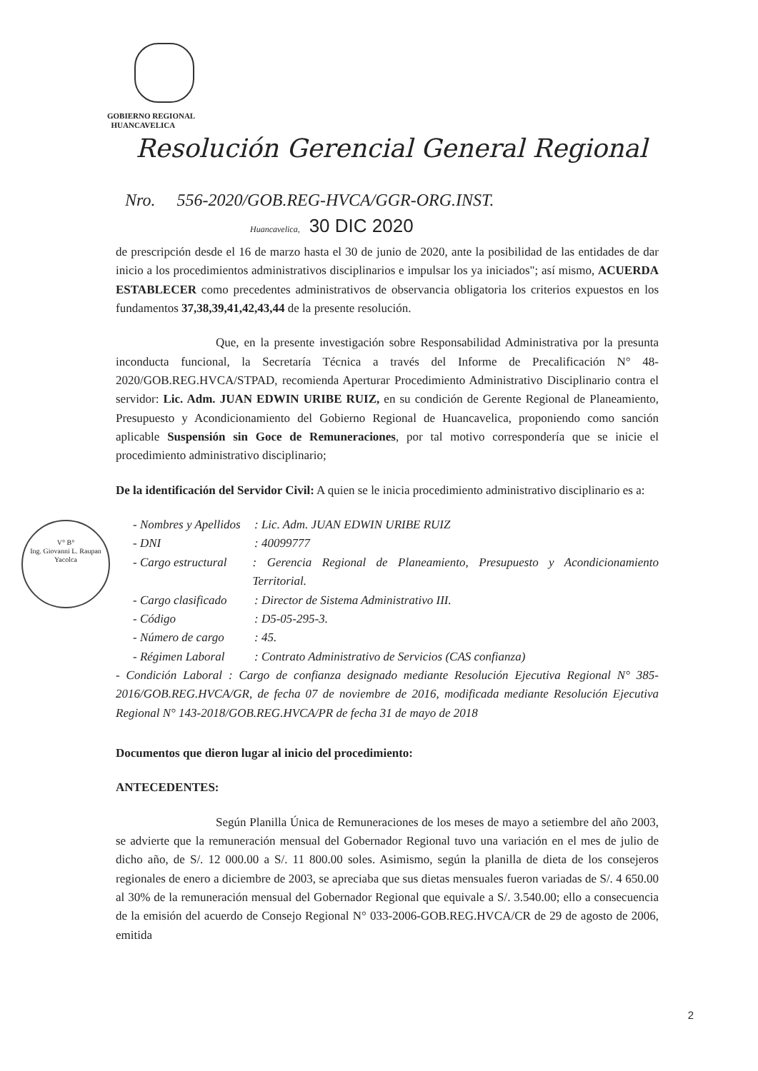GOBIERNO REGIONAL
HUANCAVELICA
Resolución Gerencial General Regional
Nro. 556-2020/GOB.REG-HVCA/GGR-ORG.INST.
Huancavelica, 30 DIC 2020
V° B°
Ing. Giovanni L. Raupan Yacolca
de prescripción desde el 16 de marzo hasta el 30 de junio de 2020, ante la posibilidad de las entidades de dar inicio a los procedimientos administrativos disciplinarios e impulsar los ya iniciados"; así mismo, ACUERDA ESTABLECER como precedentes administrativos de observancia obligatoria los criterios expuestos en los fundamentos 37,38,39,41,42,43,44 de la presente resolución.
Que, en la presente investigación sobre Responsabilidad Administrativa por la presunta inconducta funcional, la Secretaría Técnica a través del Informe de Precalificación N° 48-2020/GOB.REG.HVCA/STPAD, recomienda Aperturar Procedimiento Administrativo Disciplinario contra el servidor: Lic. Adm. JUAN EDWIN URIBE RUIZ, en su condición de Gerente Regional de Planeamiento, Presupuesto y Acondicionamiento del Gobierno Regional de Huancavelica, proponiendo como sanción aplicable Suspensión sin Goce de Remuneraciones, por tal motivo correspondería que se inicie el procedimiento administrativo disciplinario;
De la identificación del Servidor Civil: A quien se le inicia procedimiento administrativo disciplinario es a:
- Nombres y Apellidos: Lic. Adm. JUAN EDWIN URIBE RUIZ
- DNI: 40099777
- Cargo estructural: Gerencia Regional de Planeamiento, Presupuesto y Acondicionamiento Territorial.
- Cargo clasificado: Director de Sistema Administrativo III.
- Código: D5-05-295-3.
- Número de cargo: 45.
- Régimen Laboral: Contrato Administrativo de Servicios (CAS confianza)
- Condición Laboral : Cargo de confianza designado mediante Resolución Ejecutiva Regional N° 385-2016/GOB.REG.HVCA/GR, de fecha 07 de noviembre de 2016, modificada mediante Resolución Ejecutiva Regional N° 143-2018/GOB.REG.HVCA/PR de fecha 31 de mayo de 2018
Documentos que dieron lugar al inicio del procedimiento:
ANTECEDENTES:
Según Planilla Única de Remuneraciones de los meses de mayo a setiembre del año 2003, se advierte que la remuneración mensual del Gobernador Regional tuvo una variación en el mes de julio de dicho año, de S/. 12 000.00 a S/. 11 800.00 soles. Asimismo, según la planilla de dieta de los consejeros regionales de enero a diciembre de 2003, se apreciaba que sus dietas mensuales fueron variadas de S/. 4 650.00 al 30% de la remuneración mensual del Gobernador Regional que equivale a S/. 3.540.00; ello a consecuencia de la emisión del acuerdo de Consejo Regional N° 033-2006-GOB.REG.HVCA/CR de 29 de agosto de 2006, emitida
2